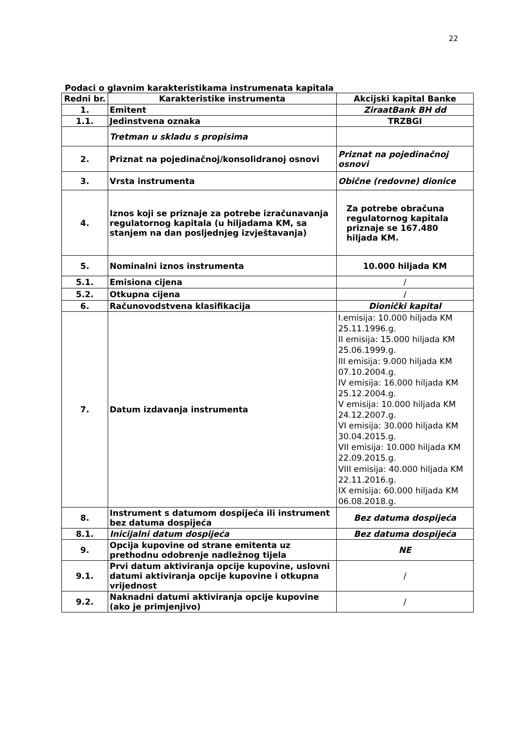22
Podaci o glavnim karakteristikama instrumenata kapitala
| Redni br. | Karakteristike instrumenta | Akcijski kapital Banke |
| --- | --- | --- |
| 1. | Emitent | ZiraatBank BH dd |
| 1.1. | Jedinstvena oznaka | TRZBGI |
| | Tretman u skladu s propisima | |
| 2. | Priznat na pojedinačnoj/konsolidranoj osnovi | Priznat na pojedinačnoj osnovi |
| 3. | Vrsta instrumenta | Obične (redovne) dionice |
| 4. | Iznos koji se priznaje za potrebe izračunavanja regulatornog kapitala (u hiljadama KM, sa stanjem na dan posljednjeg izvještavanja) | Za potrebe obračuna regulatornog kapitala priznaje se 167.480 hiljada KM. |
| 5. | Nominalni iznos instrumenta | 10.000 hiljada KM |
| 5.1. | Emisiona cijena | / |
| 5.2. | Otkupna cijena | / |
| 6. | Računovodstvena klasifikacija | Dionički kapital |
| 7. | Datum izdavanja instrumenta | I.emisija: 10.000 hiljada KM 25.11.1996.g. II emisija: 15.000 hiljada KM 25.06.1999.g. III emisija: 9.000 hiljada KM 07.10.2004.g. IV emisija: 16.000 hiljada KM 25.12.2004.g. V emisija: 10.000 hiljada KM 24.12.2007.g. VI emisija: 30.000 hiljada KM 30.04.2015.g. VII emisija: 10.000 hiljada KM 22.09.2015.g. VIII emisija: 40.000 hiljada KM 22.11.2016.g. IX emisija: 60.000 hiljada KM 06.08.2018.g. |
| 8. | Instrument s datumom dospijeća ili instrument bez datuma dospijeća | Bez datuma dospijeća |
| 8.1. | Inicijalni datum dospijeća | Bez datuma dospijeća |
| 9. | Opcija kupovine od strane emitenta uz prethodnu odobrenje nadležnog tijela | NE |
| 9.1. | Prvi datum aktiviranja opcije kupovine, uslovni datumi aktiviranja opcije kupovine i otkupna vrijednost | / |
| 9.2. | Naknadni datumi aktiviranja opcije kupovine (ako je primjenjivo) | / |